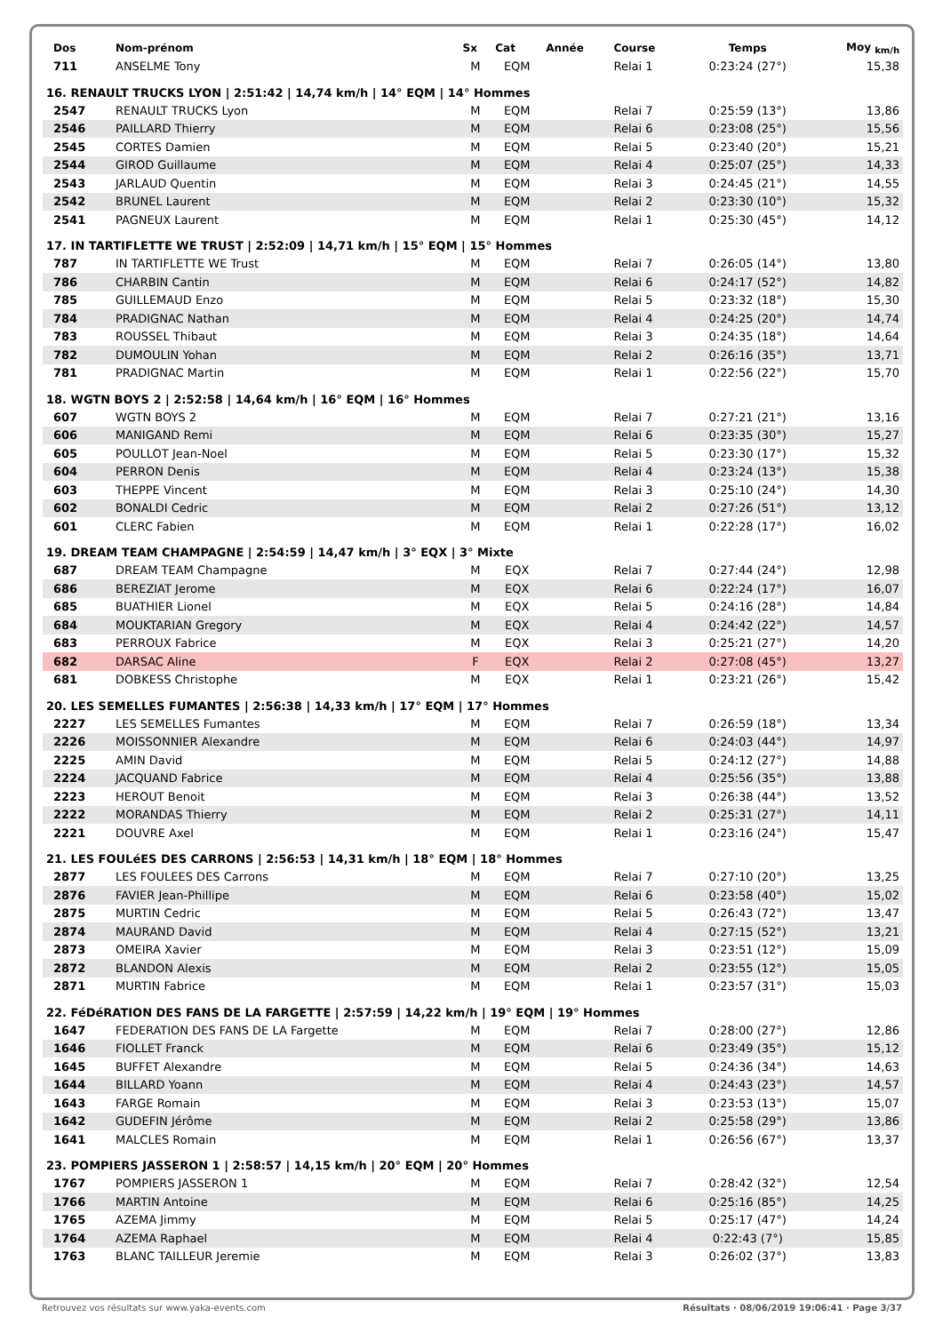| Dos | Nom-prénom | Sx | Cat | Année | Course | Temps | Moy <sub>km/h</sub> |
| --- | --- | --- | --- | --- | --- | --- | --- |
| 711 | ANSELME Tony | M | EQM | | Relai 1 | 0:23:24 (27°) | 15,38 |
| 16. RENAULT TRUCKS LYON / 2:51:42 / 14,74 km/h / 14° EQM / 14° Hommes | | | | | | | |
| 2547 | RENAULT TRUCKS Lyon | M | EQM | | Relai 7 | 0:25:59 (13°) | 13,86 |
| 2546 | PAILLARD Thierry | M | EQM | | Relai 6 | 0:23:08 (25°) | 15,56 |
| 2545 | CORTES Damien | M | EQM | | Relai 5 | 0:23:40 (20°) | 15,21 |
| 2544 | GIROD Guillaume | M | EQM | | Relai 4 | 0:25:07 (25°) | 14,33 |
| 2543 | JARLAUD Quentin | M | EQM | | Relai 3 | 0:24:45 (21°) | 14,55 |
| 2542 | BRUNEL Laurent | M | EQM | | Relai 2 | 0:23:30 (10°) | 15,32 |
| 2541 | PAGNEUX Laurent | M | EQM | | Relai 1 | 0:25:30 (45°) | 14,12 |
| 17. IN TARTIFLETTE WE TRUST / 2:52:09 / 14,71 km/h / 15° EQM / 15° Hommes | | | | | | | |
| 787 | IN TARTIFLETTE WE Trust | M | EQM | | Relai 7 | 0:26:05 (14°) | 13,80 |
| 786 | CHARBIN Cantin | M | EQM | | Relai 6 | 0:24:17 (52°) | 14,82 |
| 785 | GUILLEMAUD Enzo | M | EQM | | Relai 5 | 0:23:32 (18°) | 15,30 |
| 784 | PRADIGNAC Nathan | M | EQM | | Relai 4 | 0:24:25 (20°) | 14,74 |
| 783 | ROUSSEL Thibaut | M | EQM | | Relai 3 | 0:24:35 (18°) | 14,64 |
| 782 | DUMOULIN Yohan | M | EQM | | Relai 2 | 0:26:16 (35°) | 13,71 |
| 781 | PRADIGNAC Martin | M | EQM | | Relai 1 | 0:22:56 (22°) | 15,70 |
| 18. WGTN BOYS 2 / 2:52:58 / 14,64 km/h / 16° EQM / 16° Hommes | | | | | | | |
| 607 | WGTN BOYS 2 | M | EQM | | Relai 7 | 0:27:21 (21°) | 13,16 |
| 606 | MANIGAND Remi | M | EQM | | Relai 6 | 0:23:35 (30°) | 15,27 |
| 605 | POULLOT Jean-Noel | M | EQM | | Relai 5 | 0:23:30 (17°) | 15,32 |
| 604 | PERRON Denis | M | EQM | | Relai 4 | 0:23:24 (13°) | 15,38 |
| 603 | THEPPE Vincent | M | EQM | | Relai 3 | 0:25:10 (24°) | 14,30 |
| 602 | BONALDI Cedric | M | EQM | | Relai 2 | 0:27:26 (51°) | 13,12 |
| 601 | CLERC Fabien | M | EQM | | Relai 1 | 0:22:28 (17°) | 16,02 |
| 19. DREAM TEAM CHAMPAGNE / 2:54:59 / 14,47 km/h / 3° EQX / 3° Mixte | | | | | | | |
| 687 | DREAM TEAM Champagne | M | EQX | | Relai 7 | 0:27:44 (24°) | 12,98 |
| 686 | BEREZIAT Jerome | M | EQX | | Relai 6 | 0:22:24 (17°) | 16,07 |
| 685 | BUATHIER Lionel | M | EQX | | Relai 5 | 0:24:16 (28°) | 14,84 |
| 684 | MOUKTARIAN Gregory | M | EQX | | Relai 4 | 0:24:42 (22°) | 14,57 |
| 683 | PERROUX Fabrice | M | EQX | | Relai 3 | 0:25:21 (27°) | 14,20 |
| 682 | DARSAC Aline | F | EQX | | Relai 2 | 0:27:08 (45°) | 13,27 |
| 681 | DOBKESS Christophe | M | EQX | | Relai 1 | 0:23:21 (26°) | 15,42 |
| 20. LES SEMELLES FUMANTES / 2:56:38 / 14,33 km/h / 17° EQM / 17° Hommes | | | | | | | |
| 2227 | LES SEMELLES Fumantes | M | EQM | | Relai 7 | 0:26:59 (18°) | 13,34 |
| 2226 | MOISSONNIER Alexandre | M | EQM | | Relai 6 | 0:24:03 (44°) | 14,97 |
| 2225 | AMIN David | M | EQM | | Relai 5 | 0:24:12 (27°) | 14,88 |
| 2224 | JACQUAND Fabrice | M | EQM | | Relai 4 | 0:25:56 (35°) | 13,88 |
| 2223 | HEROUT Benoit | M | EQM | | Relai 3 | 0:26:38 (44°) | 13,52 |
| 2222 | MORANDAS Thierry | M | EQM | | Relai 2 | 0:25:31 (27°) | 14,11 |
| 2221 | DOUVRE Axel | M | EQM | | Relai 1 | 0:23:16 (24°) | 15,47 |
| 21. LES FOULéES DES CARRONS / 2:56:53 / 14,31 km/h / 18° EQM / 18° Hommes | | | | | | | |
| 2877 | LES FOULEES DES Carrons | M | EQM | | Relai 7 | 0:27:10 (20°) | 13,25 |
| 2876 | FAVIER Jean-Phillipe | M | EQM | | Relai 6 | 0:23:58 (40°) | 15,02 |
| 2875 | MURTIN Cedric | M | EQM | | Relai 5 | 0:26:43 (72°) | 13,47 |
| 2874 | MAURAND David | M | EQM | | Relai 4 | 0:27:15 (52°) | 13,21 |
| 2873 | OMEIRA Xavier | M | EQM | | Relai 3 | 0:23:51 (12°) | 15,09 |
| 2872 | BLANDON Alexis | M | EQM | | Relai 2 | 0:23:55 (12°) | 15,05 |
| 2871 | MURTIN Fabrice | M | EQM | | Relai 1 | 0:23:57 (31°) | 15,03 |
| 22. FéDéRATION DES FANS DE LA FARGETTE / 2:57:59 / 14,22 km/h / 19° EQM / 19° Hommes | | | | | | | |
| 1647 | FEDERATION DES FANS DE LA Fargette | M | EQM | | Relai 7 | 0:28:00 (27°) | 12,86 |
| 1646 | FIOLLET Franck | M | EQM | | Relai 6 | 0:23:49 (35°) | 15,12 |
| 1645 | BUFFET Alexandre | M | EQM | | Relai 5 | 0:24:36 (34°) | 14,63 |
| 1644 | BILLARD Yoann | M | EQM | | Relai 4 | 0:24:43 (23°) | 14,57 |
| 1643 | FARGE Romain | M | EQM | | Relai 3 | 0:23:53 (13°) | 15,07 |
| 1642 | GUDEFIN Jérôme | M | EQM | | Relai 2 | 0:25:58 (29°) | 13,86 |
| 1641 | MALCLES Romain | M | EQM | | Relai 1 | 0:26:56 (67°) | 13,37 |
| 23. POMPIERS JASSERON 1 / 2:58:57 / 14,15 km/h / 20° EQM / 20° Hommes | | | | | | | |
| 1767 | POMPIERS JASSERON 1 | M | EQM | | Relai 7 | 0:28:42 (32°) | 12,54 |
| 1766 | MARTIN Antoine | M | EQM | | Relai 6 | 0:25:16 (85°) | 14,25 |
| 1765 | AZEMA Jimmy | M | EQM | | Relai 5 | 0:25:17 (47°) | 14,24 |
| 1764 | AZEMA Raphael | M | EQM | | Relai 4 | 0:22:43 (7°) | 15,85 |
| 1763 | BLANC TAILLEUR Jeremie | M | EQM | | Relai 3 | 0:26:02 (37°) | 13,83 |
Retrouvez vos résultats sur www.yaka-events.com Résultats · 08/06/2019 19:06:41 · Page 3/37